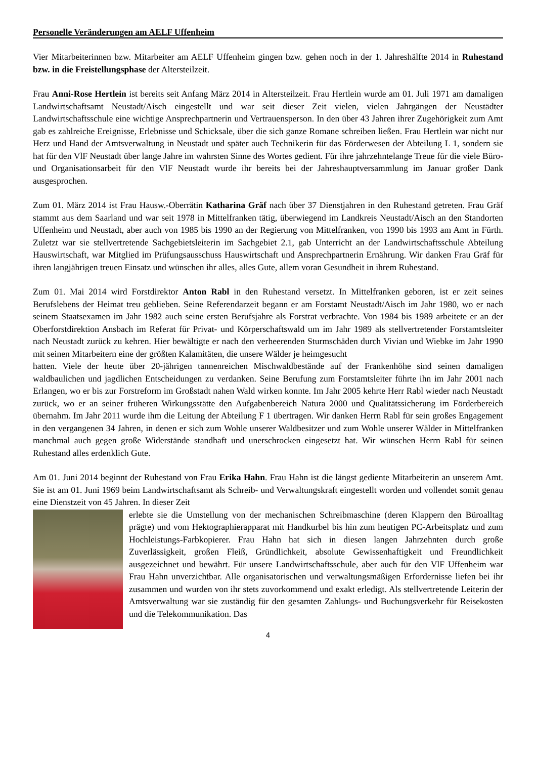Personelle Veränderungen am AELF Uffenheim
Vier Mitarbeiterinnen bzw. Mitarbeiter am AELF Uffenheim gingen bzw. gehen noch in der 1. Jahreshälfte 2014 in Ruhestand bzw. in die Freistellungsphase der Altersteilzeit.
Frau Anni-Rose Hertlein ist bereits seit Anfang März 2014 in Altersteilzeit. Frau Hertlein wurde am 01. Juli 1971 am damaligen Landwirtschaftsamt Neustadt/Aisch eingestellt und war seit dieser Zeit vielen, vielen Jahrgängen der Neustädter Landwirtschaftsschule eine wichtige Ansprechpartnerin und Vertrauensperson. In den über 43 Jahren ihrer Zugehörigkeit zum Amt gab es zahlreiche Ereignisse, Erlebnisse und Schicksale, über die sich ganze Romane schreiben ließen. Frau Hertlein war nicht nur Herz und Hand der Amtsverwaltung in Neustadt und später auch Technikerin für das Förderwesen der Abteilung L 1, sondern sie hat für den VlF Neustadt über lange Jahre im wahrsten Sinne des Wortes gedient. Für ihre jahrzehntelange Treue für die viele Büro- und Organisationsarbeit für den VlF Neustadt wurde ihr bereits bei der Jahreshauptversammlung im Januar großer Dank ausgesprochen.
Zum 01. März 2014 ist Frau Hausw.-Oberrätin Katharina Gräf nach über 37 Dienstjahren in den Ruhestand getreten. Frau Gräf stammt aus dem Saarland und war seit 1978 in Mittelfranken tätig, überwiegend im Landkreis Neustadt/Aisch an den Standorten Uffenheim und Neustadt, aber auch von 1985 bis 1990 an der Regierung von Mittelfranken, von 1990 bis 1993 am Amt in Fürth. Zuletzt war sie stellvertretende Sachgebietsleiterin im Sachgebiet 2.1, gab Unterricht an der Landwirtschaftsschule Abteilung Hauswirtschaft, war Mitglied im Prüfungsausschuss Hauswirtschaft und Ansprechpartnerin Ernährung. Wir danken Frau Gräf für ihren langjährigen treuen Einsatz und wünschen ihr alles, alles Gute, allem voran Gesundheit in ihrem Ruhestand.
Zum 01. Mai 2014 wird Forstdirektor Anton Rabl in den Ruhestand versetzt. In Mittelfranken geboren, ist er zeit seines Berufslebens der Heimat treu geblieben. Seine Referendarzeit begann er am Forstamt Neustadt/Aisch im Jahr 1980, wo er nach seinem Staatsexamen im Jahr 1982 auch seine ersten Berufsjahre als Forstrat verbrachte. Von 1984 bis 1989 arbeitete er an der Oberforstdirektion Ansbach im Referat für Privat- und Körperschaftswald um im Jahr 1989 als stellvertretender Forstamtsleiter nach Neustadt zurück zu kehren. Hier bewältigte er nach den verheerenden Sturmschäden durch Vivian und Wiebke im Jahr 1990 mit seinen Mitarbeitern eine der größten Kalamitäten, die unsere Wälder je heimgesucht
hatten. Viele der heute über 20-jährigen tannenreichen Mischwaldbestände auf der Frankenhöhe sind seinen damaligen waldbaulichen und jagdlichen Entscheidungen zu verdanken. Seine Berufung zum Forstamtsleiter führte ihn im Jahr 2001 nach Erlangen, wo er bis zur Forstreform im Großstadt nahen Wald wirken konnte. Im Jahr 2005 kehrte Herr Rabl wieder nach Neustadt zurück, wo er an seiner früheren Wirkungsstätte den Aufgabenbereich Natura 2000 und Qualitätssicherung im Förderbereich übernahm. Im Jahr 2011 wurde ihm die Leitung der Abteilung F 1 übertragen. Wir danken Herrn Rabl für sein großes Engagement in den vergangenen 34 Jahren, in denen er sich zum Wohle unserer Waldbesitzer und zum Wohle unserer Wälder in Mittelfranken manchmal auch gegen große Widerstände standhaft und unerschrocken eingesetzt hat. Wir wünschen Herrn Rabl für seinen Ruhestand alles erdenklich Gute.
Am 01. Juni 2014 beginnt der Ruhestand von Frau Erika Hahn. Frau Hahn ist die längst gediente Mitarbeiterin an unserem Amt. Sie ist am 01. Juni 1969 beim Landwirtschaftsamt als Schreib- und Verwaltungskraft eingestellt worden und vollendet somit genau eine Dienstzeit von 45 Jahren. In dieser Zeit
erlebte sie die Umstellung von der mechanischen Schreibmaschine (deren Klappern den Büroalltag prägte) und vom Hektographierapparat mit Handkurbel bis hin zum heutigen PC-Arbeitsplatz und zum Hochleistungs-Farbkopierer. Frau Hahn hat sich in diesen langen Jahrzehnten durch große Zuverlässigkeit, großen Fleiß, Gründlichkeit, absolute Gewissenhaftigkeit und Freundlichkeit ausgezeichnet und bewährt. Für unsere Landwirtschaftsschule, aber auch für den VlF Uffenheim war Frau Hahn unverzichtbar. Alle organisatorischen und verwaltungsmäßigen Erfordernisse liefen bei ihr zusammen und wurden von ihr stets zuvorkommend und exakt erledigt. Als stellvertretende Leiterin der Amtsverwaltung war sie zuständig für den gesamten Zahlungs- und Buchungsverkehr für Reisekosten und die Telekommunikation. Das
4